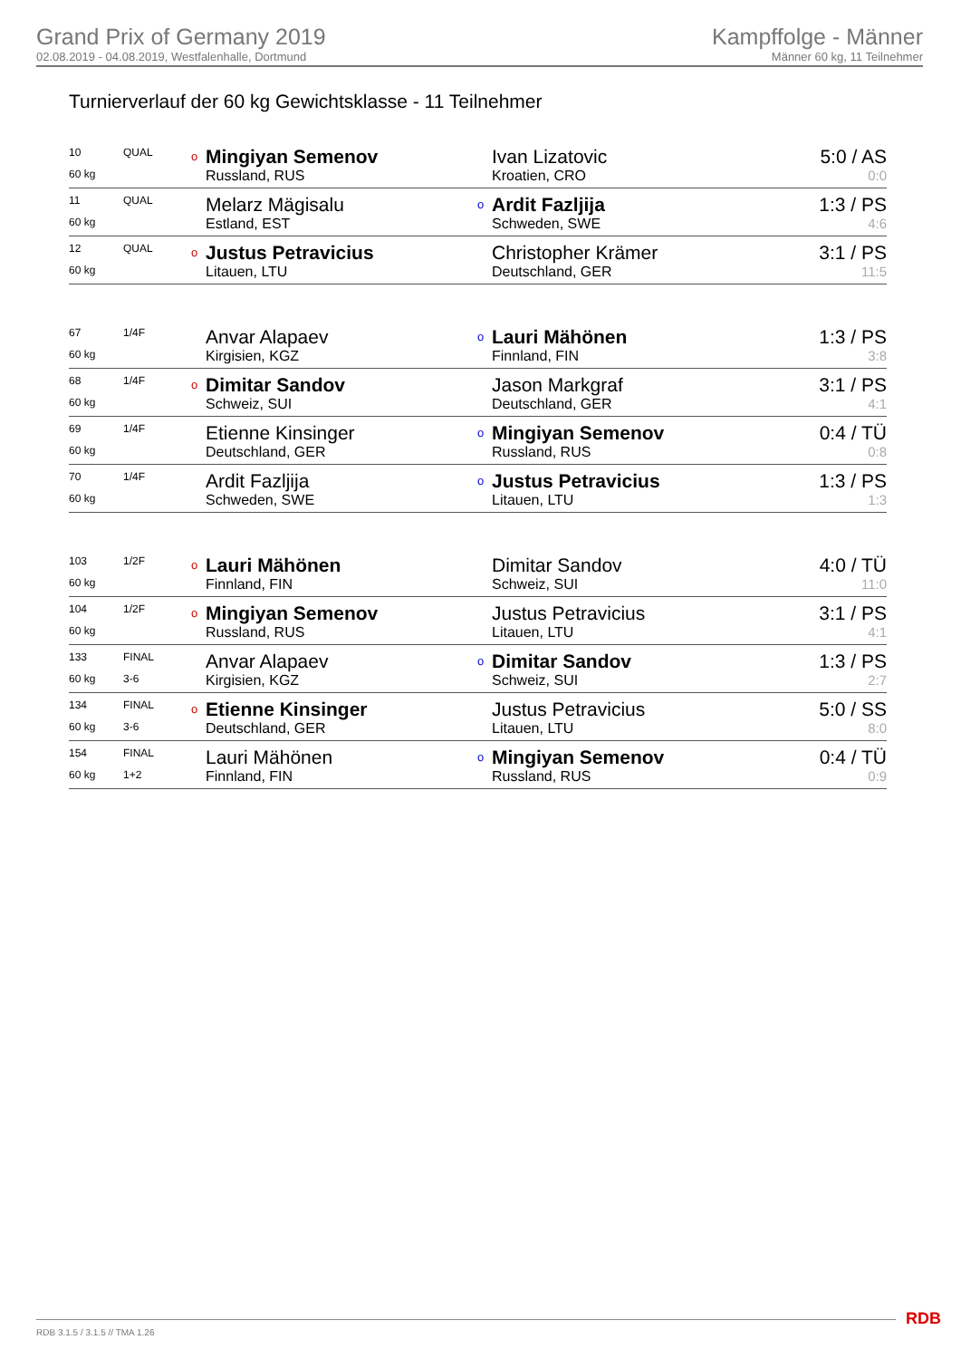Grand Prix of Germany 2019
02.08.2019 - 04.08.2019, Westfalenhalle, Dortmund
Kampffolge - Männer
Männer 60 kg, 11 Teilnehmer
Turnierverlauf der 60 kg Gewichtsklasse - 11 Teilnehmer
| 10 | QUAL | o | Mingiyan Semenov | | Ivan Lizatovic | 5:0 / AS |
| 60 kg | | | Russland, RUS | | Kroatien, CRO | 0:0 |
| 11 | QUAL | | Melarz Mägisalu | o | Ardit Fazljija | 1:3 / PS |
| 60 kg | | | Estland, EST | | Schweden, SWE | 4:6 |
| 12 | QUAL | o | Justus Petravicius | | Christopher Krämer | 3:1 / PS |
| 60 kg | | | Litauen, LTU | | Deutschland, GER | 11:5 |
| 67 | 1/4F | | Anvar Alapaev | o | Lauri Mähönen | 1:3 / PS |
| 60 kg | | | Kirgisien, KGZ | | Finnland, FIN | 3:8 |
| 68 | 1/4F | o | Dimitar Sandov | | Jason Markgraf | 3:1 / PS |
| 60 kg | | | Schweiz, SUI | | Deutschland, GER | 4:1 |
| 69 | 1/4F | | Etienne Kinsinger | o | Mingiyan Semenov | 0:4 / TÜ |
| 60 kg | | | Deutschland, GER | | Russland, RUS | 0:8 |
| 70 | 1/4F | | Ardit Fazljija | o | Justus Petravicius | 1:3 / PS |
| 60 kg | | | Schweden, SWE | | Litauen, LTU | 1:3 |
| 103 | 1/2F | o | Lauri Mähönen | | Dimitar Sandov | 4:0 / TÜ |
| 60 kg | | | Finnland, FIN | | Schweiz, SUI | 11:0 |
| 104 | 1/2F | o | Mingiyan Semenov | | Justus Petravicius | 3:1 / PS |
| 60 kg | | | Russland, RUS | | Litauen, LTU | 4:1 |
| 133 | FINAL | | Anvar Alapaev | o | Dimitar Sandov | 1:3 / PS |
| 60 kg | 3-6 | | Kirgisien, KGZ | | Schweiz, SUI | 2:7 |
| 134 | FINAL | o | Etienne Kinsinger | | Justus Petravicius | 5:0 / SS |
| 60 kg | 3-6 | | Deutschland, GER | | Litauen, LTU | 8:0 |
| 154 | FINAL | | Lauri Mähönen | o | Mingiyan Semenov | 0:4 / TÜ |
| 60 kg | 1+2 | | Finnland, FIN | | Russland, RUS | 0:9 |
RDB 3.1.5 / 3.1.5 // TMA 1.26 RDB